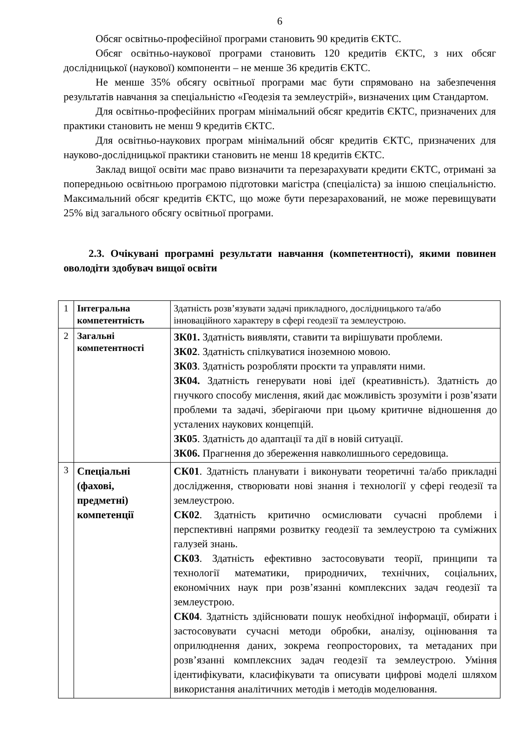6
Обсяг освітньо-професійної програми становить 90 кредитів ЄКТС.
Обсяг освітньо-наукової програми становить 120 кредитів ЄКТС, з них обсяг дослідницької (наукової) компоненти – не менше 36 кредитів ЄКТС.
Не менше 35% обсягу освітньої програми має бути спрямовано на забезпечення результатів навчання за спеціальністю «Геодезія та землеустрій», визначених цим Стандартом.
Для освітньо-професійних програм мінімальний обсяг кредитів ЄКТС, призначених для практики становить не менш 9 кредитів ЄКТС.
Для освітньо-наукових програм мінімальний обсяг кредитів ЄКТС, призначених для науково-дослідницької практики становить не менш 18 кредитів ЄКТС.
Заклад вищої освіти має право визначити та перезарахувати кредити ЄКТС, отримані за попередньою освітньою програмою підготовки магістра (спеціаліста) за іншою спеціальністю. Максимальний обсяг кредитів ЄКТС, що може бути перезарахований, не може перевищувати 25% від загального обсягу освітньої програми.
2.3. Очікувані програмні результати навчання (компетентності), якими повинен оволодіти здобувач вищої освіти
| 1 | Інтегральна компетентність | Здатність розв’язувати задачі прикладного, дослідницького та/або інноваційного характеру в сфері геодезії та землеустрою. |
| 2 | Загальні компетентності | ЗК01. Здатність виявляти, ставити та вирішувати проблеми. ЗК02 . Здатність спілкуватися іноземною мовою. ЗК03 . Здатність розробляти проєкти та управляти ними. ЗК04. Здатність генерувати нові ідеї (креативність). Здатність до гнучкого способу мислення, який дає можливість зрозуміти і розв’язати проблеми та задачі, зберігаючи при цьому критичне відношення до усталених наукових концепцій. ЗК05 . Здатність до адаптації та дії в новій ситуації. ЗК06. Прагнення до збереження навколишнього середовища. |
| 3 | Спеціальні (фахові, предметні) компетенції | СК01 . Здатність планувати і виконувати теоретичні та/або прикладні дослідження, створювати нові знання і технології у сфері геодезії та землеустрою. СК02 . Здатність критично осмислювати сучасні проблеми і перспективні напрями розвитку геодезії та землеустрою та суміжних галузей знань. СК03 . Здатність ефективно застосовувати теорії, принципи та технології математики, природничих, технічних, соціальних, економічних наук при розв’язанні комплексних задач геодезії та землеустрою. СК04 . Здатність здійснювати пошук необхідної інформації, обирати і застосовувати сучасні методи обробки, аналізу, оцінювання та оприлюднення даних, зокрема геопросторових, та метаданих при розв’язанні комплексних задач геодезії та землеустрою. Уміння ідентифікувати, класифікувати та описувати цифрові моделі шляхом використання аналітичних методів і методів моделювання. |